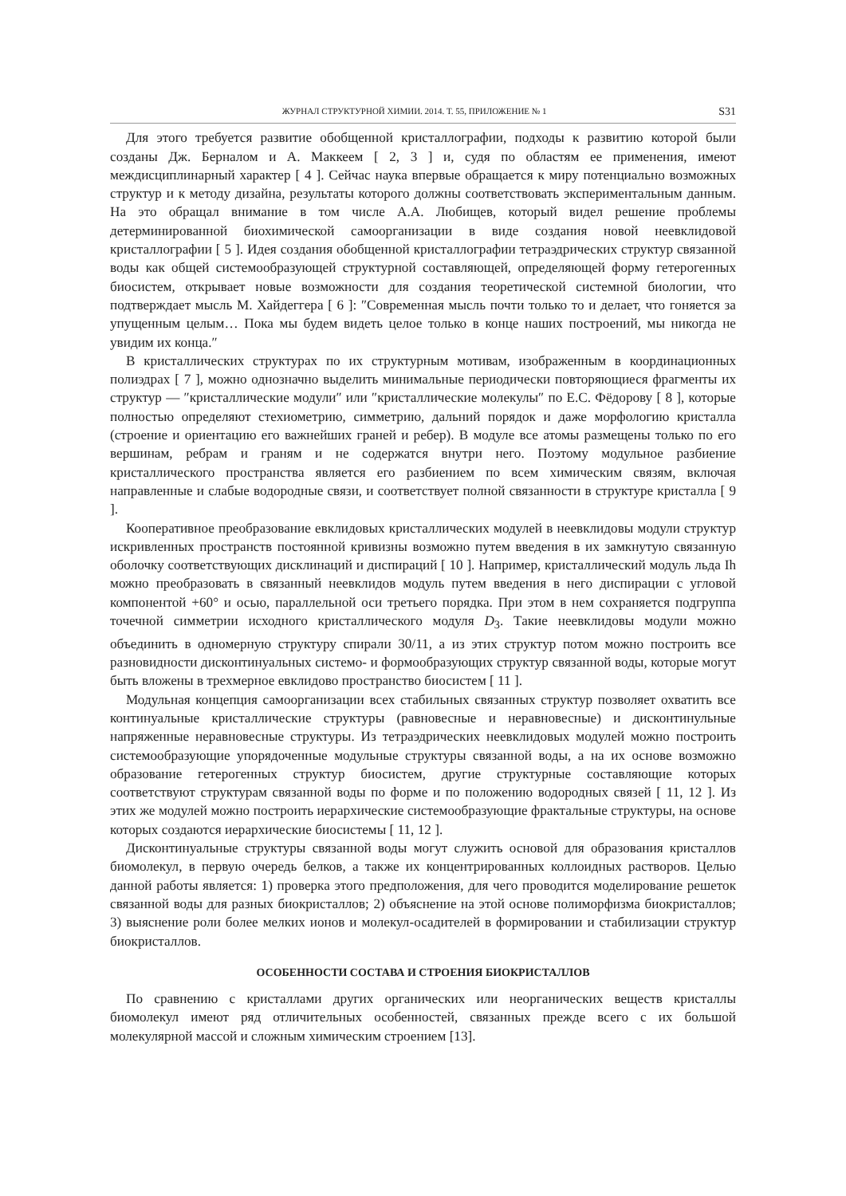ЖУРНАЛ СТРУКТУРНОЙ ХИМИИ. 2014. Т. 55, ПРИЛОЖЕНИЕ № 1 S31
Для этого требуется развитие обобщенной кристаллографии, подходы к развитию которой были созданы Дж. Берналом и А. Маккеем [ 2, 3 ] и, судя по областям ее применения, имеют междисциплинарный характер [ 4 ]. Сейчас наука впервые обращается к миру потенциально возможных структур и к методу дизайна, результаты которого должны соответствовать экспериментальным данным. На это обращал внимание в том числе А.А. Любищев, который видел решение проблемы детерминированной биохимической самоорганизации в виде создания новой неевклидовой кристаллографии [ 5 ]. Идея создания обобщенной кристаллографии тетраэдрических структур связанной воды как общей системообразующей структурной составляющей, определяющей форму гетерогенных биосистем, открывает новые возможности для создания теоретической системной биологии, что подтверждает мысль М. Хайдеггера [ 6 ]: ″Современная мысль почти только то и делает, что гоняется за упущенным целым… Пока мы будем видеть целое только в конце наших построений, мы никогда не увидим их конца.″
В кристаллических структурах по их структурным мотивам, изображенным в координационных полиэдрах [ 7 ], можно однозначно выделить минимальные периодически повторяющиеся фрагменты их структур — ″кристаллические модули″ или ″кристаллические молекулы″ по Е.С. Фёдорову [ 8 ], которые полностью определяют стехиометрию, симметрию, дальний порядок и даже морфологию кристалла (строение и ориентацию его важнейших граней и ребер). В модуле все атомы размещены только по его вершинам, ребрам и граням и не содержатся внутри него. Поэтому модульное разбиение кристаллического пространства является его разбиением по всем химическим связям, включая направленные и слабые водородные связи, и соответствует полной связанности в структуре кристалла [ 9 ].
Кооперативное преобразование евклидовых кристаллических модулей в неевклидовы модули структур искривленных пространств постоянной кривизны возможно путем введения в их замкнутую связанную оболочку соответствующих дисклинаций и диспираций [ 10 ]. Например, кристаллический модуль льда Ih можно преобразовать в связанный неевклидов модуль путем введения в него диспирации с угловой компонентой +60° и осью, параллельной оси третьего порядка. При этом в нем сохраняется подгруппа точечной симметрии исходного кристаллического модуля D<sub>3</sub>. Такие неевклидовы модули можно объединить в одномерную структуру спирали 30/11, а из этих структур потом можно построить все разновидности дисконтинуальных системо- и формообразующих структур связанной воды, которые могут быть вложены в трехмерное евклидово пространство биосистем [ 11 ].
Модульная концепция самоорганизации всех стабильных связанных структур позволяет охватить все континуальные кристаллические структуры (равновесные и неравновесные) и дисконтинульные напряженные неравновесные структуры. Из тетраэдрических неевклидовых модулей можно построить системообразующие упорядоченные модульные структуры связанной воды, а на их основе возможно образование гетерогенных структур биосистем, другие структурные составляющие которых соответствуют структурам связанной воды по форме и по положению водородных связей [ 11, 12 ]. Из этих же модулей можно построить иерархические системообразующие фрактальные структуры, на основе которых создаются иерархические биосистемы [ 11, 12 ].
Дисконтинуальные структуры связанной воды могут служить основой для образования кристаллов биомолекул, в первую очередь белков, а также их концентрированных коллоидных растворов. Целью данной работы является: 1) проверка этого предположения, для чего проводится моделирование решеток связанной воды для разных биокристаллов; 2) объяснение на этой основе полиморфизма биокристаллов; 3) выяснение роли более мелких ионов и молекул-осадителей в формировании и стабилизации структур биокристаллов.
ОСОБЕННОСТИ СОСТАВА И СТРОЕНИЯ БИОКРИСТАЛЛОВ
По сравнению с кристаллами других органических или неорганических веществ кристаллы биомолекул имеют ряд отличительных особенностей, связанных прежде всего с их большой молекулярной массой и сложным химическим строением [13].